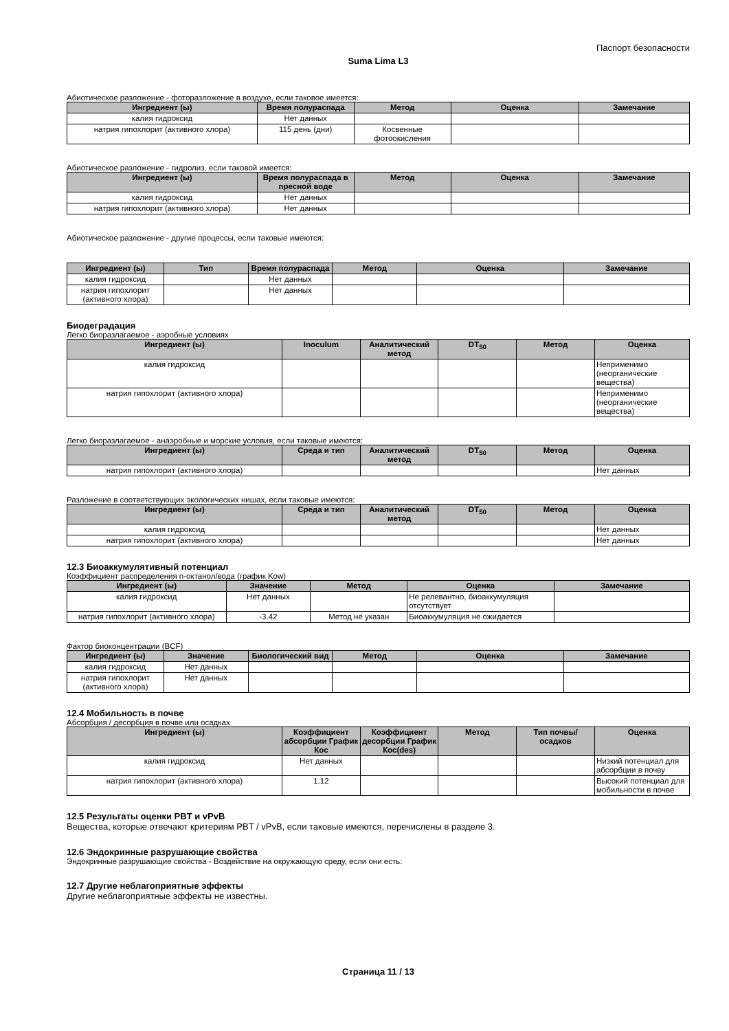Паспорт безопасности
Suma Lima L3
Абиотическое разложение - фоторазложение в воздухе, если таковое имеется:
| Ингредиент (ы) | Время полураспада | Метод | Оценка | Замечание |
| --- | --- | --- | --- | --- |
| калия гидроксид | Нет данных | | | |
| натрия гипохлорит (активного хлора) | 115 день (дни) | Косвенные фотоокисления | | |
Абиотическое разложение - гидролиз, если таковой имеется:
| Ингредиент (ы) | Время полураспада в пресной воде | Метод | Оценка | Замечание |
| --- | --- | --- | --- | --- |
| калия гидроксид | Нет данных | | | |
| натрия гипохлорит (активного хлора) | Нет данных | | | |
Абиотическое разложение - другие процессы, если таковые имеются:
| Ингредиент (ы) | Тип | Время полураспада | Метод | Оценка | Замечание |
| --- | --- | --- | --- | --- | --- |
| калия гидроксид | | Нет данных | | | |
| натрия гипохлорит (активного хлора) | | Нет данных | | | |
Биодеградация
Легко биоразлагаемое - аэробные условиях
| Ингредиент (ы) | Inoculum | Аналитический метод | DT<sub>50</sub> | Метод | Оценка |
| --- | --- | --- | --- | --- | --- |
| калия гидроксид | | | | | Неприменимо (неорганические вещества) |
| натрия гипохлорит (активного хлора) | | | | | Неприменимо (неорганические вещества) |
Легко биоразлагаемое - анаэробные и морские условия, если таковые имеются:
| Ингредиент (ы) | Среда и тип | Аналитический метод | DT<sub>50</sub> | Метод | Оценка |
| --- | --- | --- | --- | --- | --- |
| натрия гипохлорит (активного хлора) | | | | | Нет данных |
Разложение в соответствующих экологических нишах, если таковые имеются:
| Ингредиент (ы) | Среда и тип | Аналитический метод | DT<sub>50</sub> | Метод | Оценка |
| --- | --- | --- | --- | --- | --- |
| калия гидроксид | | | | | Нет данных |
| натрия гипохлорит (активного хлора) | | | | | Нет данных |
12.3 Биоаккумулятивный потенциал
Коэффициент распределения n-октанол/вода (график Kow)
| Ингредиент (ы) | Значение | Метод | Оценка | Замечание |
| --- | --- | --- | --- | --- |
| калия гидроксид | Нет данных | | Не релевантно, биоаккумуляция отсутствует | |
| натрия гипохлорит (активного хлора) | -3.42 | Метод не указан | Биоаккумуляция не ожидается | |
Фактор биоконцентрации (BCF)
| Ингредиент (ы) | Значение | Биологический вид | Метод | Оценка | Замечание |
| --- | --- | --- | --- | --- | --- |
| калия гидроксид | Нет данных | | | | |
| натрия гипохлорит (активного хлора) | Нет данных | | | | |
12.4 Мобильность в почве
Абсорбция / десорбция в почве или осадках
| Ингредиент (ы) | Коэффициент абсорбции График Кос | Коэффициент десорбции График Кос(des) | Метод | Тип почвы/осадков | Оценка |
| --- | --- | --- | --- | --- | --- |
| калия гидроксид | Нет данных | | | | Низкий потенциал для абсорбции в почву |
| натрия гипохлорит (активного хлора) | 1.12 | | | | Высокий потенциал для мобильности в почве |
12.5 Результаты оценки PBT и vPvB
Вещества, которые отвечают критериям PBT / vPvB, если таковые имеются, перечислены в разделе 3.
12.6 Эндокринные разрушающие свойства
Эндокринные разрушающие свойства - Воздействие на окружающую среду, если они есть:
12.7 Другие неблагоприятные эффекты
Другие неблагоприятные эффекты не известны.
Страница 11 / 13